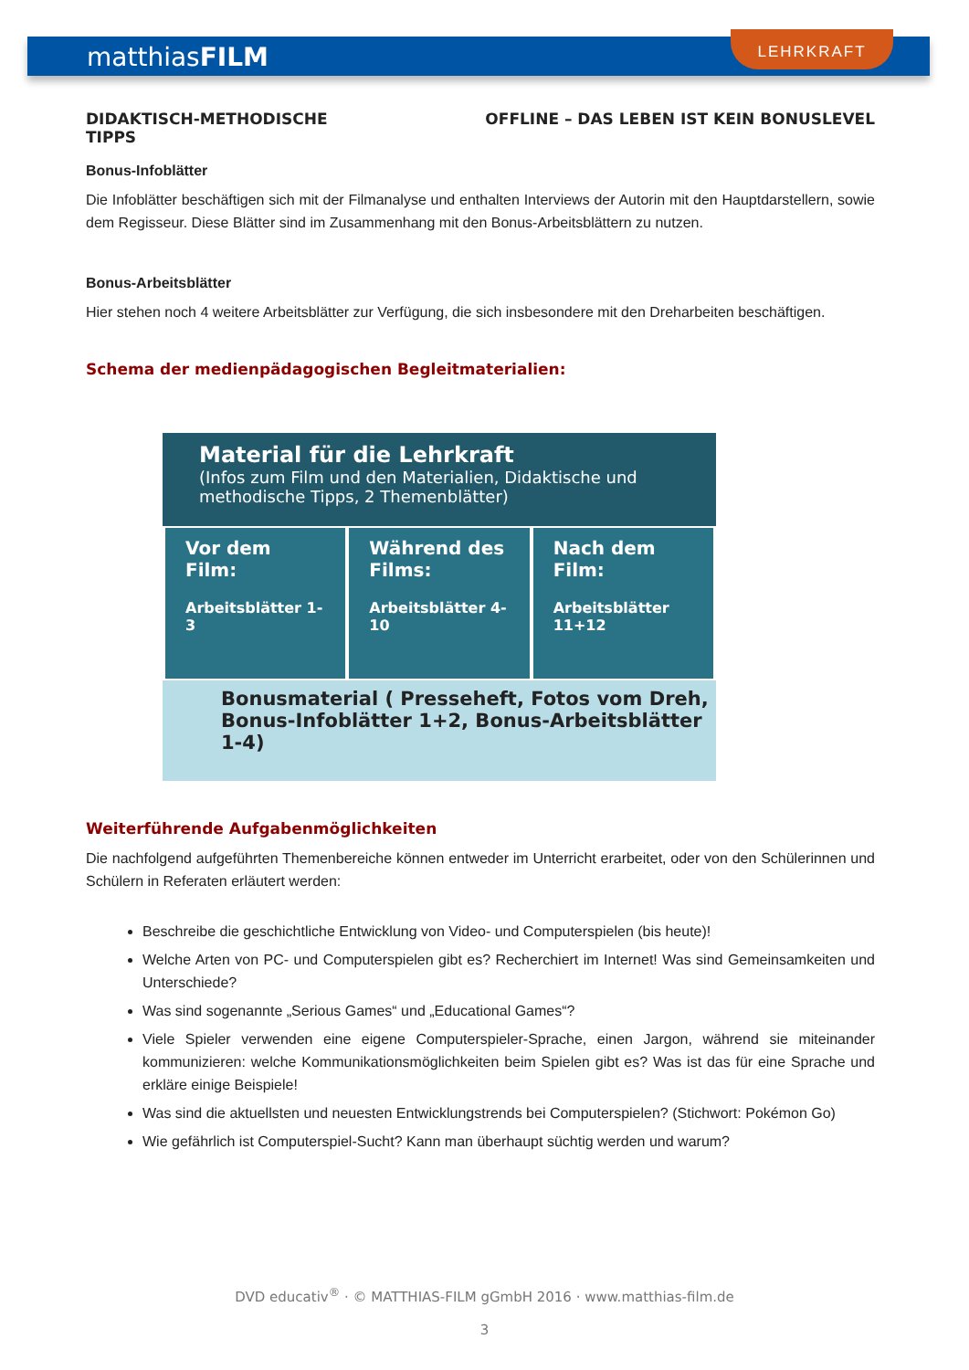matthiasFILM
LEHRKRAFT
DIDAKTISCH-METHODISCHE
TIPPS OFFLINE – DAS LEBEN IST KEIN BONUSLEVEL
Bonus-Infoblätter
Die Infoblätter beschäftigen sich mit der Filmanalyse und enthalten Interviews der Autorin mit den Hauptdarstellern, sowie dem Regisseur. Diese Blätter sind im Zusammenhang mit den Bonus-Arbeitsblättern zu nutzen.
Bonus-Arbeitsblätter
Hier stehen noch 4 weitere Arbeitsblätter zur Verfügung, die sich insbesondere mit den Dreharbeiten beschäftigen.
Schema der medienpädagogischen Begleitmaterialien:
Material für die Lehrkraft
(Infos zum Film und den Materialien, Didaktische und methodische Tipps, 2 Themenblätter)
Vor dem Film:
Arbeitsblätter 1-3
Während des Films:
Arbeitsblätter 4-10
Nach dem Film:
Arbeitsblätter 11+12
Bonusmaterial ( Presseheft, Fotos vom Dreh,
Bonus-Infoblätter 1+2, Bonus-Arbeitsblätter 1-4)
Weiterführende Aufgabenmöglichkeiten
Die nachfolgend aufgeführten Themenbereiche können entweder im Unterricht erarbeitet, oder von den Schülerinnen und Schülern in Referaten erläutert werden:
Beschreibe die geschichtliche Entwicklung von Video- und Computerspielen (bis heute)!
Welche Arten von PC- und Computerspielen gibt es? Recherchiert im Internet! Was sind Gemeinsamkeiten und Unterschiede?
Was sind sogenannte „Serious Games“ und „Educational Games“?
Viele Spieler verwenden eine eigene Computerspieler-Sprache, einen Jargon, während sie miteinander kommunizieren: welche Kommunikationsmöglichkeiten beim Spielen gibt es? Was ist das für eine Sprache und erkläre einige Beispiele!
Was sind die aktuellsten und neuesten Entwicklungstrends bei Computerspielen? (Stichwort: Pokémon Go)
Wie gefährlich ist Computerspiel-Sucht? Kann man überhaupt süchtig werden und warum?
DVD educativ<sup>®</sup> · © MATTHIAS-FILM gGmbH 2016 · www.matthias-film.de
3